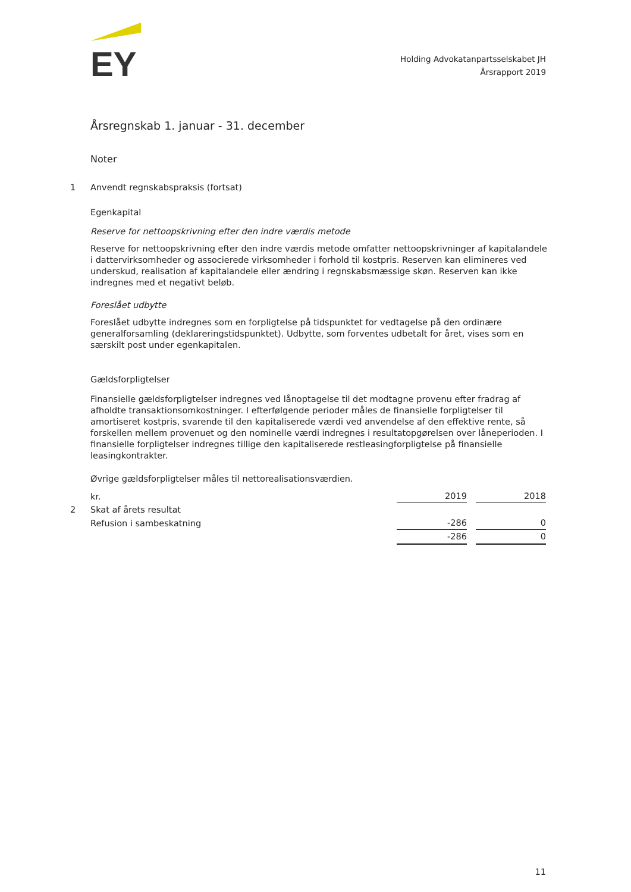EY
Holding Advokatanpartsselskabet JH
Årsrapport 2019
Årsregnskab 1. januar - 31. december
Noter
1 Anvendt regnskabspraksis (fortsat)
Egenkapital
Reserve for nettoopskrivning efter den indre værdis metode
Reserve for nettoopskrivning efter den indre værdis metode omfatter nettoopskrivninger af kapitalandele i dattervirksomheder og associerede virksomheder i forhold til kostpris. Reserven kan elimineres ved underskud, realisation af kapitalandele eller ændring i regnskabsmæssige skøn. Reserven kan ikke indregnes med et negativt beløb.
Foreslået udbytte
Foreslået udbytte indregnes som en forpligtelse på tidspunktet for vedtagelse på den ordinære generalforsamling (deklareringstidspunktet). Udbytte, som forventes udbetalt for året, vises som en særskilt post under egenkapitalen.
Gældsforpligtelser
Finansielle gældsforpligtelser indregnes ved lånoptagelse til det modtagne provenu efter fradrag af afholdte transaktionsomkostninger. I efterfølgende perioder måles de finansielle forpligtelser til amortiseret kostpris, svarende til den kapitaliserede værdi ved anvendelse af den effektive rente, så forskellen mellem provenuet og den nominelle værdi indregnes i resultatopgørelsen over låneperioden. I finansielle forpligtelser indregnes tillige den kapitaliserede restleasingforpligtelse på finansielle leasingkontrakter.
Øvrige gældsforpligtelser måles til nettorealisationsværdien.
| kr. | 2019 | | 2018 |
| --- | --- | --- | --- |
| 2 Skat af årets resultat | | | |
| Refusion i sambeskatning | -286 | | 0 |
| | -286 | | 0 |
11